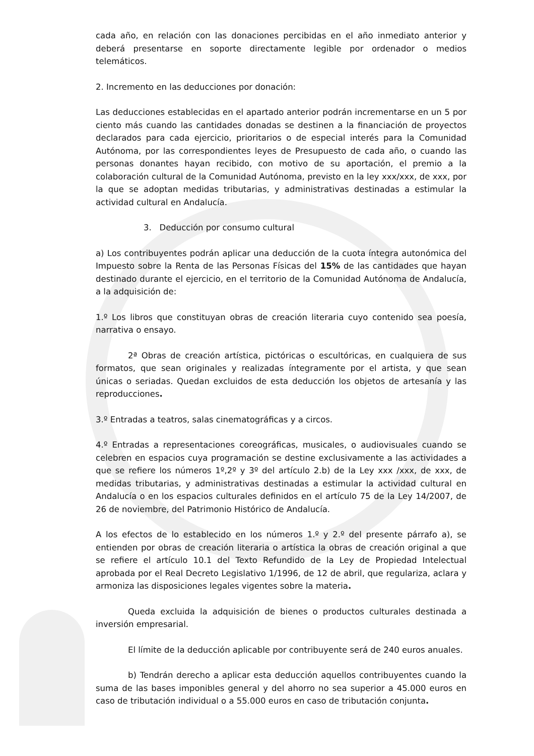cada año, en relación con las donaciones percibidas en el año inmediato anterior y deberá presentarse en soporte directamente legible por ordenador o medios telemáticos.
2. Incremento en las deducciones por donación:
Las deducciones establecidas en el apartado anterior podrán incrementarse en un 5 por ciento más cuando las cantidades donadas se destinen a la financiación de proyectos declarados para cada ejercicio, prioritarios o de especial interés para la Comunidad Autónoma, por las correspondientes leyes de Presupuesto de cada año, o cuando las personas donantes hayan recibido, con motivo de su aportación, el premio a la colaboración cultural de la Comunidad Autónoma, previsto en la ley xxx/xxx, de xxx, por la que se adoptan medidas tributarias, y administrativas destinadas a estimular la actividad cultural en Andalucía.
3. Deducción por consumo cultural
a) Los contribuyentes podrán aplicar una deducción de la cuota íntegra autonómica del Impuesto sobre la Renta de las Personas Físicas del 15% de las cantidades que hayan destinado durante el ejercicio, en el territorio de la Comunidad Autónoma de Andalucía, a la adquisición de:
1.º Los libros que constituyan obras de creación literaria cuyo contenido sea poesía, narrativa o ensayo.
2ª Obras de creación artística, pictóricas o escultóricas, en cualquiera de sus formatos, que sean originales y realizadas íntegramente por el artista, y que sean únicas o seriadas. Quedan excluidos de esta deducción los objetos de artesanía y las reproducciones.
3.º Entradas a teatros, salas cinematográficas y a circos.
4.º Entradas a representaciones coreográficas, musicales, o audiovisuales cuando se celebren en espacios cuya programación se destine exclusivamente a las actividades a que se refiere los números 1º,2º y 3º del artículo 2.b) de la Ley xxx /xxx, de xxx, de medidas tributarias, y administrativas destinadas a estimular la actividad cultural en Andalucía o en los espacios culturales definidos en el artículo 75 de la Ley 14/2007, de 26 de noviembre, del Patrimonio Histórico de Andalucía.
A los efectos de lo establecido en los números 1.º y 2.º del presente párrafo a), se entienden por obras de creación literaria o artística la obras de creación original a que se refiere el artículo 10.1 del Texto Refundido de la Ley de Propiedad Intelectual aprobada por el Real Decreto Legislativo 1/1996, de 12 de abril, que regulariza, aclara y armoniza las disposiciones legales vigentes sobre la materia.
Queda excluida la adquisición de bienes o productos culturales destinada a inversión empresarial.
El límite de la deducción aplicable por contribuyente será de 240 euros anuales.
b) Tendrán derecho a aplicar esta deducción aquellos contribuyentes cuando la suma de las bases imponibles general y del ahorro no sea superior a 45.000 euros en caso de tributación individual o a 55.000 euros en caso de tributación conjunta.